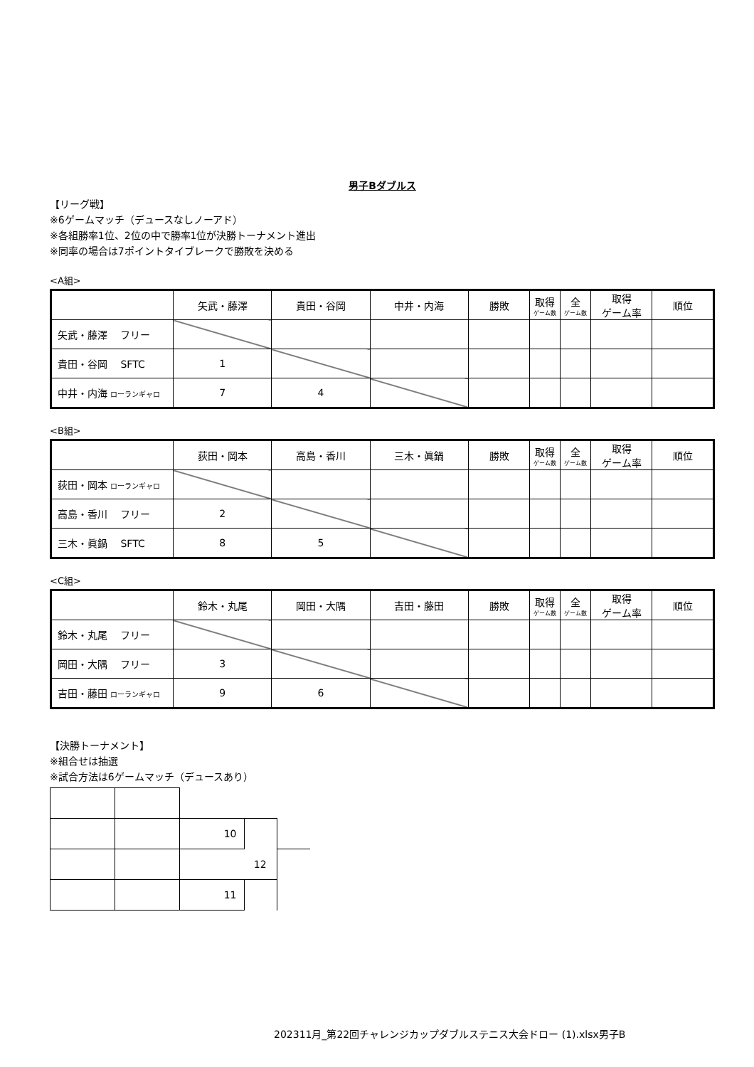男子Bダブルス
【リーグ戦】
※6ゲームマッチ（デュースなしノーアド）
※各組勝率1位、2位の中で勝率1位が決勝トーナメント進出
※同率の場合は7ポイントタイブレークで勝敗を決める
<A組>
| | 矢武・藤澤 | 貴田・谷岡 | 中井・内海 | 勝敗 | 取得 ゲーム数 | 全 ゲーム数 | 取得 ゲーム率 | 順位 |
| 矢武・藤澤 フリー | | | | | | | | |
| 貴田・谷岡 SFTC | 1 | | | | | | | |
| 中井・内海 ローランギャロ | 7 | 4 | | | | | | |
<B組>
| | 荻田・岡本 | 高島・香川 | 三木・眞鍋 | 勝敗 | 取得 ゲーム数 | 全 ゲーム数 | 取得 ゲーム率 | 順位 |
| 荻田・岡本 ローランギャロ | | | | | | | | |
| 高島・香川 フリー | 2 | | | | | | | |
| 三木・眞鍋 SFTC | 8 | 5 | | | | | | |
<C組>
| | 鈴木・丸尾 | 岡田・大隅 | 吉田・藤田 | 勝敗 | 取得 ゲーム数 | 全 ゲーム数 | 取得 ゲーム率 | 順位 |
| 鈴木・丸尾 フリー | | | | | | | | |
| 岡田・大隅 フリー | 3 | | | | | | | |
| 吉田・藤田 ローランギャロ | 9 | 6 | | | | | | |
【決勝トーナメント】
※組合せは抽選
※試合方法は6ゲームマッチ（デュースあり）
| | | 10 | | |
| | | | 12 | |
| | | 11 | | |
202311月_第22回チャレンジカップダブルステニス大会ドロー (1).xlsx男子B